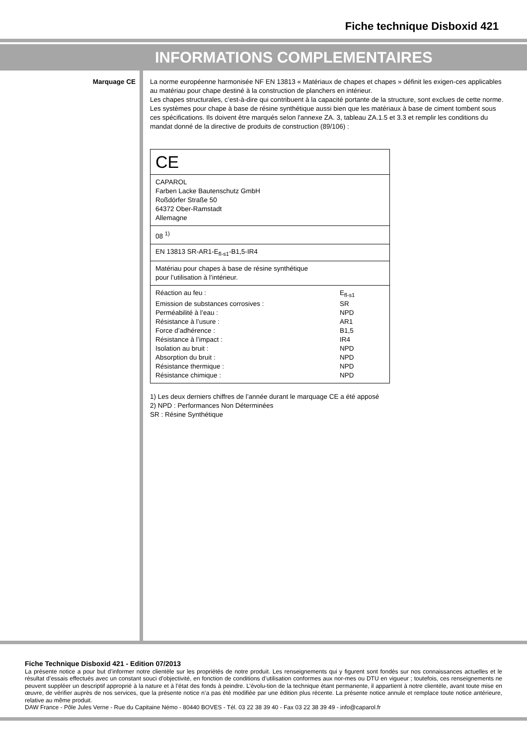Fiche technique Disboxid 421
INFORMATIONS COMPLEMENTAIRES
Marquage CE
La norme européenne harmonisée NF EN 13813 « Matériaux de chapes et chapes » définit les exigen-ces applicables au matériau pour chape destiné à la construction de planchers en intérieur.
Les chapes structurales, c’est-à-dire qui contribuent à la capacité portante de la structure, sont exclues de cette norme.
Les systèmes pour chape à base de résine synthétique aussi bien que les matériaux à base de ciment tombent sous ces spécifications. Ils doivent être marqués selon l'annexe ZA. 3, tableau ZA.1.5 et 3.3 et remplir les conditions du mandat donné de la directive de produits de construction (89/106) :
| CE |
| CAPAROL Farben Lacke Bautenschutz GmbH Roßdörfer Straße 50 64372 Ober-Ramstadt Allemagne |
| 08 <sup>1)</sup> |
| EN 13813 SR-AR1-E<sub>fl-s1</sub>-B1,5-IR4 |
| Matériau pour chapes à base de résine synthétique pour l’utilisation à l’intérieur. |
| / Réaction au feu : / E<sub>fl-s1</sub> / / Emission de substances corrosives : / SR / / Perméabilité à l’eau : / NPD / / Résistance à l’usure : / AR1 / / Force d’adhérence : / B1,5 / / Résistance à l’impact : / IR4 / / Isolation au bruit : / NPD / / Absorption du bruit : / NPD / / Résistance thermique : / NPD / / Résistance chimique : / NPD / |
1) Les deux derniers chiffres de l’année durant le marquage CE a été apposé
2) NPD : Performances Non Déterminées
SR : Résine Synthétique
Fiche Technique Disboxid 421 - Edition 07/2013
La présente notice a pour but d’informer notre clientèle sur les propriétés de notre produit. Les renseignements qui y figurent sont fondés sur nos connaissances actuelles et le résultat d’essais effectués avec un constant souci d’objectivité, en fonction de conditions d’utilisation conformes aux nor-mes ou DTU en vigueur ; toutefois, ces renseignements ne peuvent suppléer un descriptif approprié à la nature et à l’état des fonds à peindre. L’évolu-tion de la technique étant permanente, il appartient à notre clientèle, avant toute mise en œuvre, de vérifier auprès de nos services, que la présente notice n’a pas été modifiée par une édition plus récente. La présente notice annule et remplace toute notice antérieure, relative au même produit.
DAW France - Pôle Jules Verne - Rue du Capitaine Némo - 80440 BOVES - Tél. 03 22 38 39 40 - Fax 03 22 38 39 49 - info@caparol.fr